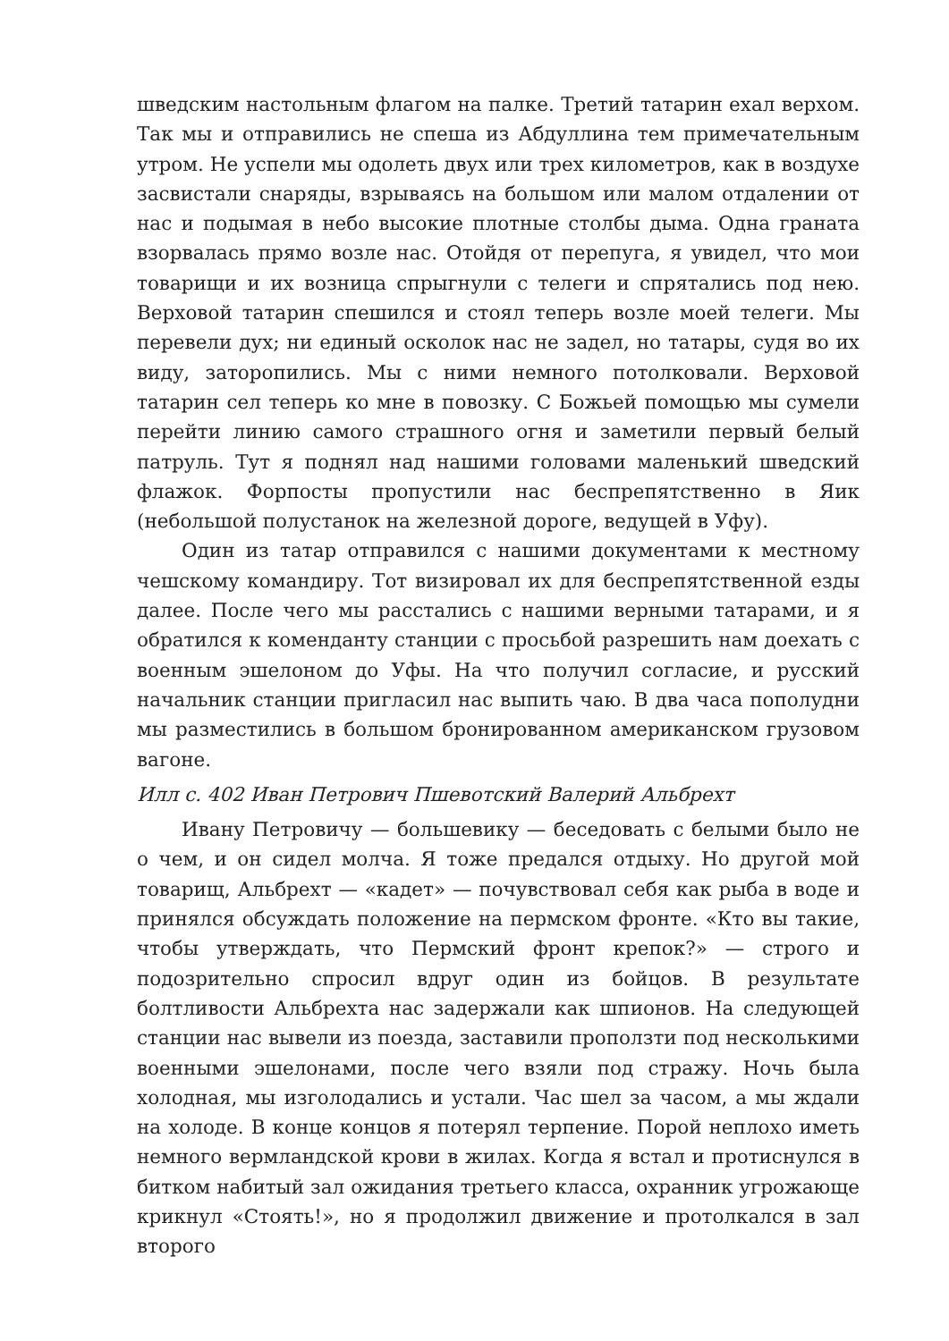шведским настольным флагом на палке. Третий татарин ехал верхом. Так мы и отправились не спеша из Абдуллина тем примечательным утром. Не успели мы одолеть двух или трех километров, как в воздухе засвистали снаряды, взрываясь на большом или малом отдалении от нас и подымая в небо высокие плотные столбы дыма. Одна граната взорвалась прямо возле нас. Отойдя от перепуга, я увидел, что мои товарищи и их возница спрыгнули с телеги и спрятались под нею. Верховой татарин спешился и стоял теперь возле моей телеги. Мы перевели дух; ни единый осколок нас не задел, но татары, судя во их виду, заторопились. Мы с ними немного потолковали. Верховой татарин сел теперь ко мне в повозку. С Божьей помощью мы сумели перейти линию самого страшного огня и заметили первый белый патруль. Тут я поднял над нашими головами маленький шведский флажок. Форпосты пропустили нас беспрепятственно в Яик (небольшой полустанок на железной дороге, ведущей в Уфу).
Один из татар отправился с нашими документами к местному чешскому командиру. Тот визировал их для беспрепятственной езды далее. После чего мы расстались с нашими верными татарами, и я обратился к коменданту станции с просьбой разрешить нам доехать с военным эшелоном до Уфы. На что получил согласие, и русский начальник станции пригласил нас выпить чаю. В два часа пополудни мы разместились в большом бронированном американском грузовом вагоне.
Илл с. 402 Иван Петрович Пшевотский Валерий Альбрехт
Ивану Петровичу — большевику — беседовать с белыми было не о чем, и он сидел молча. Я тоже предался отдыху. Но другой мой товарищ, Альбрехт — «кадет» — почувствовал себя как рыба в воде и принялся обсуждать положение на пермском фронте. «Кто вы такие, чтобы утверждать, что Пермский фронт крепок?» — строго и подозрительно спросил вдруг один из бойцов. В результате болтливости Альбрехта нас задержали как шпионов. На следующей станции нас вывели из поезда, заставили проползти под несколькими военными эшелонами, после чего взяли под стражу. Ночь была холодная, мы изголодались и устали. Час шел за часом, а мы ждали на холоде. В конце концов я потерял терпение. Порой неплохо иметь немного вермландской крови в жилах. Когда я встал и протиснулся в битком набитый зал ожидания третьего класса, охранник угрожающе крикнул «Стоять!», но я продолжил движение и протолкался в зал второго